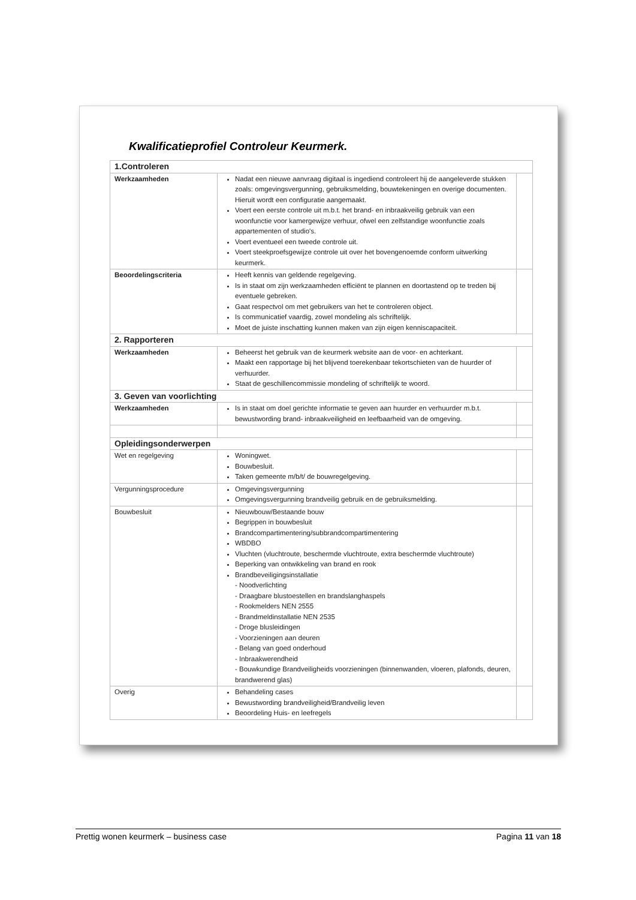Kwalificatieprofiel Controleur Keurmerk.
| 1.Controleren | | |
| Werkzaamheden | Nadat een nieuwe aanvraag digitaal is ingediend controleert hij de aangeleverde stukken zoals: omgevingsvergunning, gebruiksmelding, bouwtekeningen en overige documenten. Hieruit wordt een configuratie aangemaakt. Voert een eerste controle uit m.b.t. het brand- en inbraakveilig gebruik van een woonfunctie voor kamergewijze verhuur, ofwel een zelfstandige woonfunctie zoals appartementen of studio's. Voert eventueel een tweede controle uit. Voert steekproefsgewijze controle uit over het bovengenoemde conform uitwerking keurmerk. | |
| Beoordelingscriteria | Heeft kennis van geldende regelgeving. Is in staat om zijn werkzaamheden efficiënt te plannen en doortastend op te treden bij eventuele gebreken. Gaat respectvol om met gebruikers van het te controleren object. Is communicatief vaardig, zowel mondeling als schriftelijk. Moet de juiste inschatting kunnen maken van zijn eigen kenniscapaciteit. | |
| 2. Rapporteren | | |
| Werkzaamheden | Beheerst het gebruik van de keurmerk website aan de voor- en achterkant. Maakt een rapportage bij het blijvend toerekenbaar tekortschieten van de huurder of verhuurder. Staat de geschillencommissie mondeling of schriftelijk te woord. | |
| 3. Geven van voorlichting | | |
| Werkzaamheden | Is in staat om doel gerichte informatie te geven aan huurder en verhuurder m.b.t. bewustwording brand- inbraakveiligheid en leefbaarheid van de omgeving. | |
| Opleidingsonderwerpen | | |
| Wet en regelgeving | Woningwet. Bouwbesluit. Taken gemeente m/b/t/ de bouwregelgeving. | |
| Vergunningsprocedure | Omgevingsvergunning Omgevingsvergunning brandveilig gebruik en de gebruiksmelding. | |
| Bouwbesluit | Nieuwbouw/Bestaande bouw Begrippen in bouwbesluit Brandcompartimentering/subbrandcompartimentering WBDBO Vluchten (vluchtroute, beschermde vluchtroute, extra beschermde vluchtroute) Beperking van ontwikkeling van brand en rook Brandbeveiligingsinstallatie - Noodverlichting - Draagbare blustoestellen en brandslanghaspels - Rookmelders NEN 2555 - Brandmeldinstallatie NEN 2535 - Droge blusleidingen - Voorzieningen aan deuren - Belang van goed onderhoud - Inbraakwerendheid - Bouwkundige Brandveiligheids voorzieningen (binnenwanden, vloeren, plafonds, deuren, brandwerend glas) | |
| Overig | Behandeling cases Bewustwording brandveiligheid/Brandveilig leven Beoordeling Huis- en leefregels | |
Prettig wonen keurmerk – business case Pagina 11 van 18